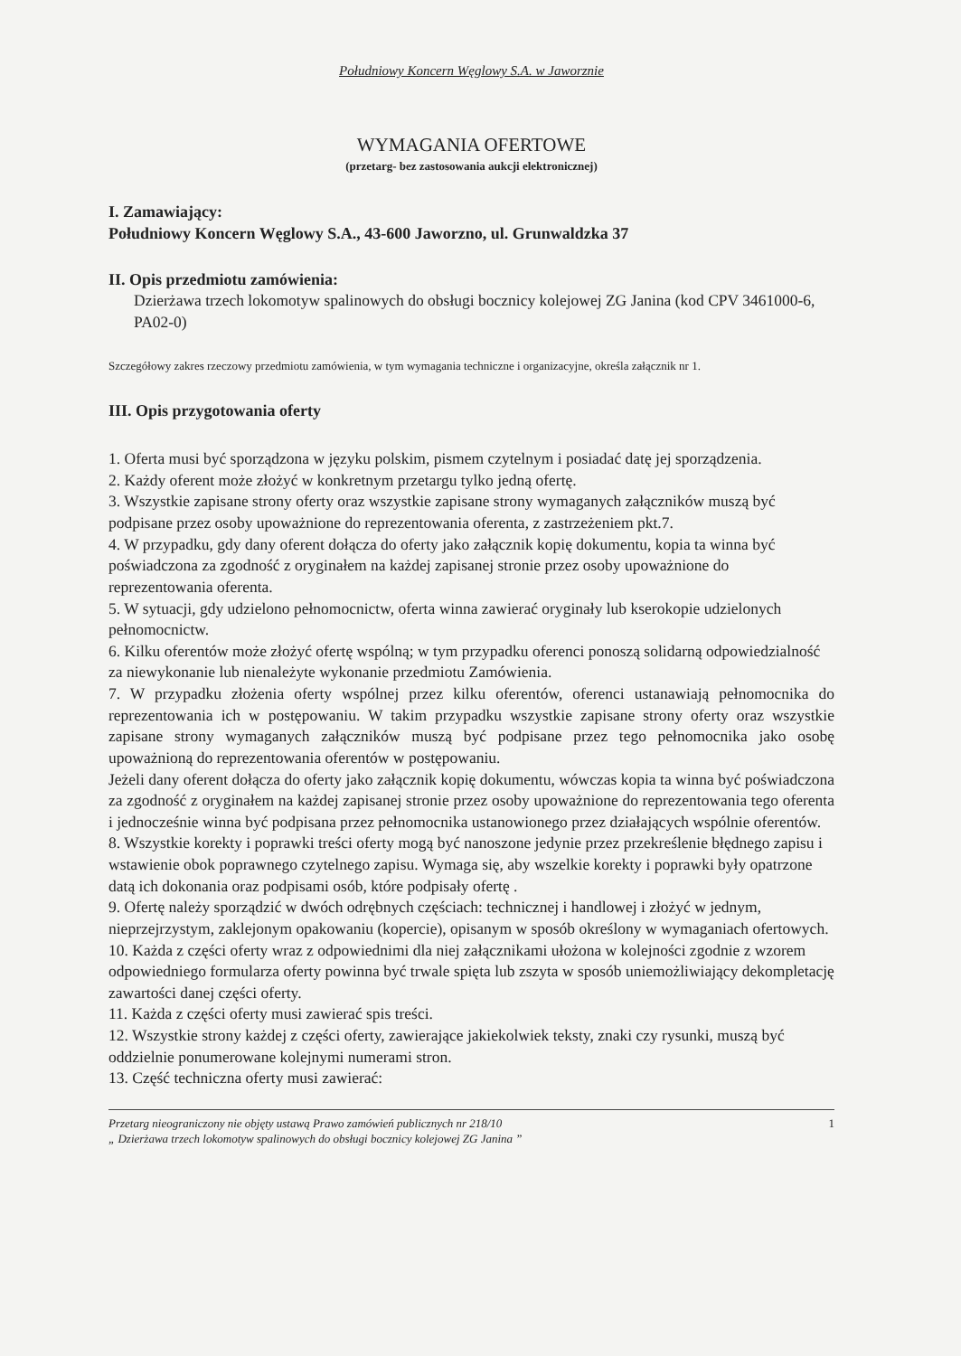Południowy Koncern Węglowy S.A. w Jaworznie
WYMAGANIA OFERTOWE
(przetarg- bez zastosowania aukcji elektronicznej)
I. Zamawiający:
Południowy Koncern Węglowy S.A., 43-600 Jaworzno, ul. Grunwaldzka 37
II. Opis przedmiotu zamówienia:
Dzierżawa trzech lokomotyw spalinowych do obsługi bocznicy kolejowej ZG Janina (kod CPV 3461000-6, PA02-0)
Szczegółowy zakres rzeczowy przedmiotu zamówienia, w tym wymagania techniczne i organizacyjne, określa załącznik nr 1.
III. Opis przygotowania oferty
1. Oferta musi być sporządzona w języku polskim, pismem czytelnym i posiadać datę jej sporządzenia.
2. Każdy oferent może złożyć w konkretnym przetargu tylko jedną ofertę.
3. Wszystkie zapisane strony oferty oraz wszystkie zapisane strony wymaganych załączników muszą być podpisane przez osoby upoważnione do reprezentowania oferenta, z zastrzeżeniem pkt.7.
4. W przypadku, gdy dany oferent dołącza do oferty jako załącznik kopię dokumentu, kopia ta winna być poświadczona za zgodność z oryginałem na każdej zapisanej stronie przez osoby upoważnione do reprezentowania oferenta.
5. W sytuacji, gdy udzielono pełnomocnictw, oferta winna zawierać oryginały lub kserokopie udzielonych pełnomocnictw.
6. Kilku oferentów może złożyć ofertę wspólną; w tym przypadku oferenci ponoszą solidarną odpowiedzialność za niewykonanie lub nienależyte wykonanie przedmiotu Zamówienia.
7. W przypadku złożenia oferty wspólnej przez kilku oferentów, oferenci ustanawiają pełnomocnika do reprezentowania ich w postępowaniu. W takim przypadku wszystkie zapisane strony oferty oraz wszystkie zapisane strony wymaganych załączników muszą być podpisane przez tego pełnomocnika jako osobę upoważnioną do reprezentowania oferentów w postępowaniu.
Jeżeli dany oferent dołącza do oferty jako załącznik kopię dokumentu, wówczas kopia ta winna być poświadczona za zgodność z oryginałem na każdej zapisanej stronie przez osoby upoważnione do reprezentowania tego oferenta i jednocześnie winna być podpisana przez pełnomocnika ustanowionego przez działających wspólnie oferentów.
8. Wszystkie korekty i poprawki treści oferty mogą być nanoszone jedynie przez przekreślenie błędnego zapisu i wstawienie obok poprawnego czytelnego zapisu. Wymaga się, aby wszelkie korekty i poprawki były opatrzone datą ich dokonania oraz podpisami osób, które podpisały ofertę .
9. Ofertę należy sporządzić w dwóch odrębnych częściach: technicznej i handlowej i złożyć w jednym, nieprzejrzystym, zaklejonym opakowaniu (kopercie), opisanym w sposób określony w wymaganiach ofertowych.
10. Każda z części oferty wraz z odpowiednimi dla niej załącznikami ułożona w kolejności zgodnie z wzorem odpowiedniego formularza oferty powinna być trwale spięta lub zszyta w sposób uniemożliwiający dekompletację zawartości danej części oferty.
11. Każda z części oferty musi zawierać spis treści.
12. Wszystkie strony każdej z części oferty, zawierające jakiekolwiek teksty, znaki czy rysunki, muszą być oddzielnie ponumerowane kolejnymi numerami stron.
13. Część techniczna oferty musi zawierać:
Przetarg nieograniczony nie objęty ustawą Prawo zamówień publicznych nr 218/10
„ Dzierżawa trzech lokomotyw spalinowych do obsługi bocznicy kolejowej ZG Janina ”
1